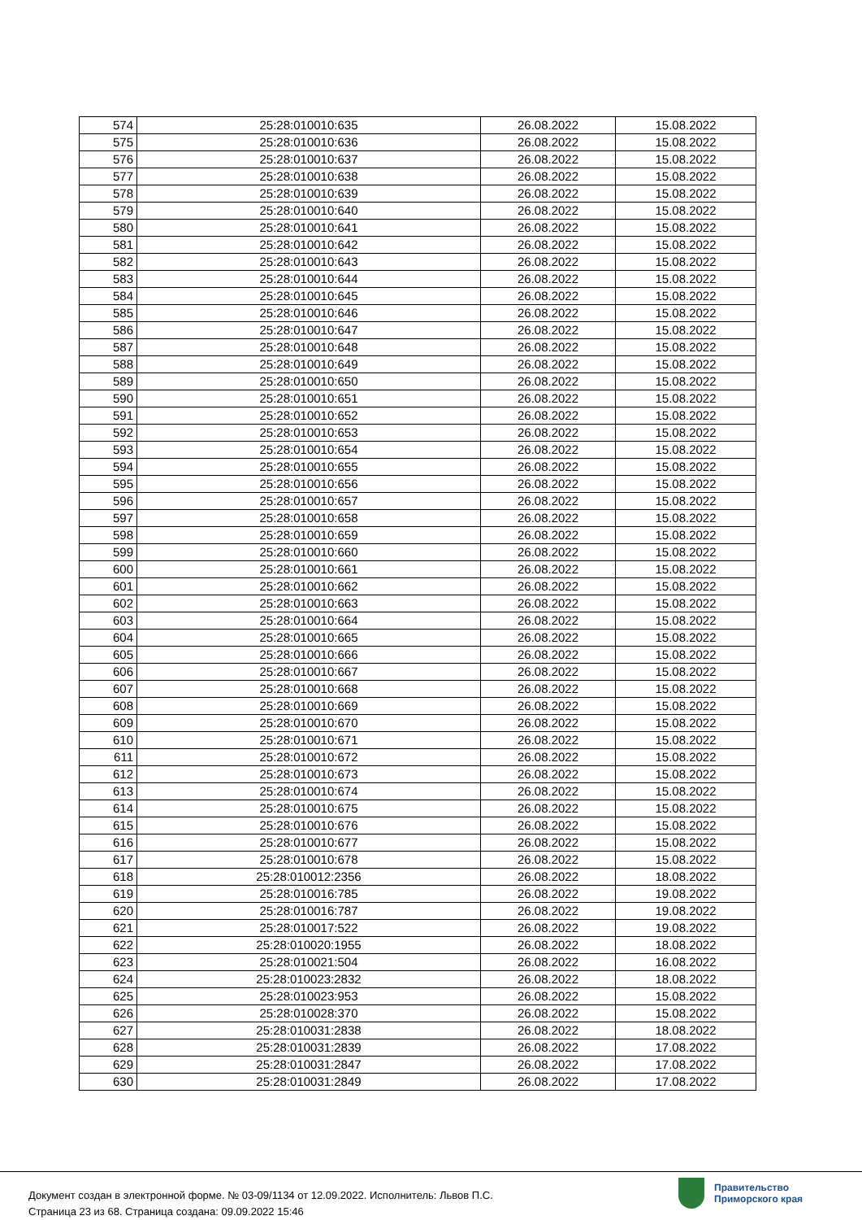| 574 | 25:28:010010:635 | 26.08.2022 | 15.08.2022 |
| 575 | 25:28:010010:636 | 26.08.2022 | 15.08.2022 |
| 576 | 25:28:010010:637 | 26.08.2022 | 15.08.2022 |
| 577 | 25:28:010010:638 | 26.08.2022 | 15.08.2022 |
| 578 | 25:28:010010:639 | 26.08.2022 | 15.08.2022 |
| 579 | 25:28:010010:640 | 26.08.2022 | 15.08.2022 |
| 580 | 25:28:010010:641 | 26.08.2022 | 15.08.2022 |
| 581 | 25:28:010010:642 | 26.08.2022 | 15.08.2022 |
| 582 | 25:28:010010:643 | 26.08.2022 | 15.08.2022 |
| 583 | 25:28:010010:644 | 26.08.2022 | 15.08.2022 |
| 584 | 25:28:010010:645 | 26.08.2022 | 15.08.2022 |
| 585 | 25:28:010010:646 | 26.08.2022 | 15.08.2022 |
| 586 | 25:28:010010:647 | 26.08.2022 | 15.08.2022 |
| 587 | 25:28:010010:648 | 26.08.2022 | 15.08.2022 |
| 588 | 25:28:010010:649 | 26.08.2022 | 15.08.2022 |
| 589 | 25:28:010010:650 | 26.08.2022 | 15.08.2022 |
| 590 | 25:28:010010:651 | 26.08.2022 | 15.08.2022 |
| 591 | 25:28:010010:652 | 26.08.2022 | 15.08.2022 |
| 592 | 25:28:010010:653 | 26.08.2022 | 15.08.2022 |
| 593 | 25:28:010010:654 | 26.08.2022 | 15.08.2022 |
| 594 | 25:28:010010:655 | 26.08.2022 | 15.08.2022 |
| 595 | 25:28:010010:656 | 26.08.2022 | 15.08.2022 |
| 596 | 25:28:010010:657 | 26.08.2022 | 15.08.2022 |
| 597 | 25:28:010010:658 | 26.08.2022 | 15.08.2022 |
| 598 | 25:28:010010:659 | 26.08.2022 | 15.08.2022 |
| 599 | 25:28:010010:660 | 26.08.2022 | 15.08.2022 |
| 600 | 25:28:010010:661 | 26.08.2022 | 15.08.2022 |
| 601 | 25:28:010010:662 | 26.08.2022 | 15.08.2022 |
| 602 | 25:28:010010:663 | 26.08.2022 | 15.08.2022 |
| 603 | 25:28:010010:664 | 26.08.2022 | 15.08.2022 |
| 604 | 25:28:010010:665 | 26.08.2022 | 15.08.2022 |
| 605 | 25:28:010010:666 | 26.08.2022 | 15.08.2022 |
| 606 | 25:28:010010:667 | 26.08.2022 | 15.08.2022 |
| 607 | 25:28:010010:668 | 26.08.2022 | 15.08.2022 |
| 608 | 25:28:010010:669 | 26.08.2022 | 15.08.2022 |
| 609 | 25:28:010010:670 | 26.08.2022 | 15.08.2022 |
| 610 | 25:28:010010:671 | 26.08.2022 | 15.08.2022 |
| 611 | 25:28:010010:672 | 26.08.2022 | 15.08.2022 |
| 612 | 25:28:010010:673 | 26.08.2022 | 15.08.2022 |
| 613 | 25:28:010010:674 | 26.08.2022 | 15.08.2022 |
| 614 | 25:28:010010:675 | 26.08.2022 | 15.08.2022 |
| 615 | 25:28:010010:676 | 26.08.2022 | 15.08.2022 |
| 616 | 25:28:010010:677 | 26.08.2022 | 15.08.2022 |
| 617 | 25:28:010010:678 | 26.08.2022 | 15.08.2022 |
| 618 | 25:28:010012:2356 | 26.08.2022 | 18.08.2022 |
| 619 | 25:28:010016:785 | 26.08.2022 | 19.08.2022 |
| 620 | 25:28:010016:787 | 26.08.2022 | 19.08.2022 |
| 621 | 25:28:010017:522 | 26.08.2022 | 19.08.2022 |
| 622 | 25:28:010020:1955 | 26.08.2022 | 18.08.2022 |
| 623 | 25:28:010021:504 | 26.08.2022 | 16.08.2022 |
| 624 | 25:28:010023:2832 | 26.08.2022 | 18.08.2022 |
| 625 | 25:28:010023:953 | 26.08.2022 | 15.08.2022 |
| 626 | 25:28:010028:370 | 26.08.2022 | 15.08.2022 |
| 627 | 25:28:010031:2838 | 26.08.2022 | 18.08.2022 |
| 628 | 25:28:010031:2839 | 26.08.2022 | 17.08.2022 |
| 629 | 25:28:010031:2847 | 26.08.2022 | 17.08.2022 |
| 630 | 25:28:010031:2849 | 26.08.2022 | 17.08.2022 |
Документ создан в электронной форме. № 03-09/1134 от 12.09.2022. Исполнитель: Львов П.С.
Страница 23 из 68. Страница создана: 09.09.2022 15:46
Правительство
Приморского края